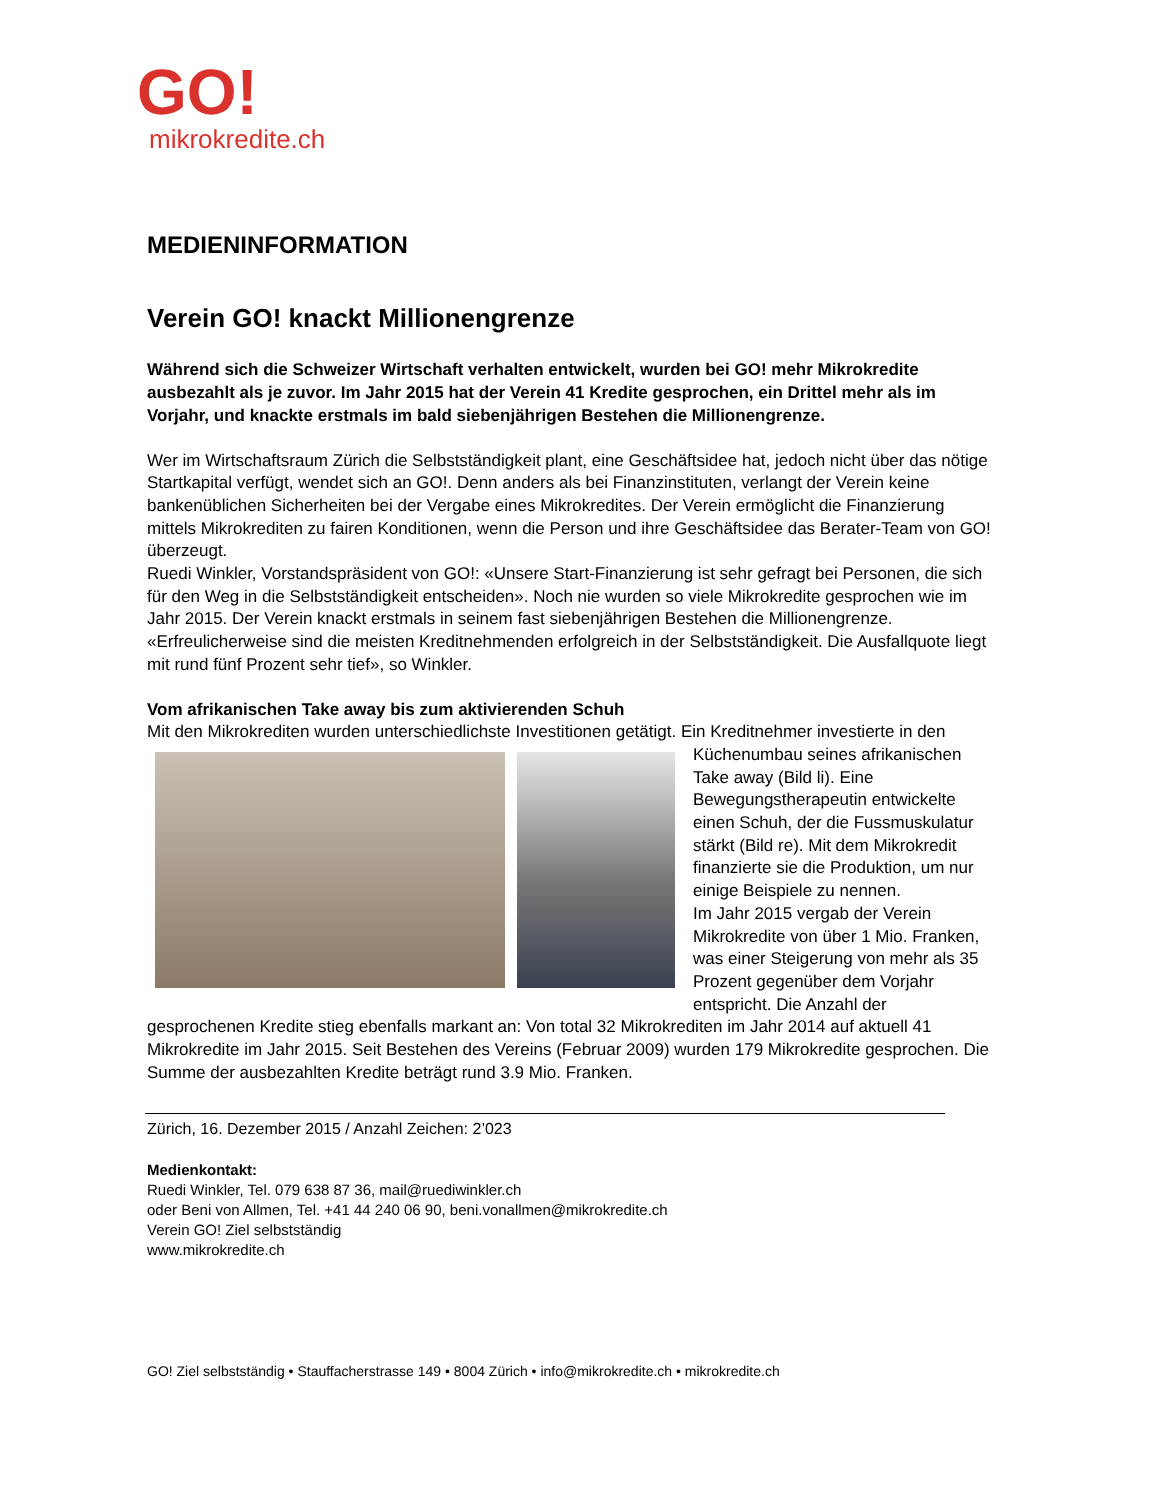GO!
mikrokredite.ch
MEDIENINFORMATION
Verein GO! knackt Millionengrenze
Während sich die Schweizer Wirtschaft verhalten entwickelt, wurden bei GO! mehr Mikrokredite ausbezahlt als je zuvor. Im Jahr 2015 hat der Verein 41 Kredite gesprochen, ein Drittel mehr als im Vorjahr, und knackte erstmals im bald siebenjährigen Bestehen die Millionengrenze.
Wer im Wirtschaftsraum Zürich die Selbstständigkeit plant, eine Geschäftsidee hat, jedoch nicht über das nötige Startkapital verfügt, wendet sich an GO!. Denn anders als bei Finanzinstituten, verlangt der Verein keine bankenüblichen Sicherheiten bei der Vergabe eines Mikrokredites. Der Verein ermöglicht die Finanzierung mittels Mikrokrediten zu fairen Konditionen, wenn die Person und ihre Geschäftsidee das Berater-Team von GO! überzeugt.
Ruedi Winkler, Vorstandspräsident von GO!: «Unsere Start-Finanzierung ist sehr gefragt bei Personen, die sich für den Weg in die Selbstständigkeit entscheiden». Noch nie wurden so viele Mikrokredite gesprochen wie im Jahr 2015. Der Verein knackt erstmals in seinem fast siebenjährigen Bestehen die Millionengrenze. «Erfreulicherweise sind die meisten Kreditnehmenden erfolgreich in der Selbstständigkeit. Die Ausfallquote liegt mit rund fünf Prozent sehr tief», so Winkler.
Vom afrikanischen Take away bis zum aktivierenden Schuh
Mit den Mikrokrediten wurden unterschiedlichste Investitionen getätigt. Ein Kreditnehmer investierte in den Küchenumbau seines afrikanischen Take away (Bild li). Eine Bewegungstherapeutin entwickelte einen Schuh, der die Fussmuskulatur stärkt (Bild re). Mit dem Mikrokredit finanzierte sie die Produktion, um nur einige Beispiele zu nennen.
Im Jahr 2015 vergab der Verein Mikrokredite von über 1 Mio. Franken, was einer Steigerung von mehr als 35 Prozent gegenüber dem Vorjahr entspricht. Die Anzahl der gesprochenen Kredite stieg ebenfalls markant an: Von total 32 Mikrokrediten im Jahr 2014 auf aktuell 41 Mikrokredite im Jahr 2015. Seit Bestehen des Vereins (Februar 2009) wurden 179 Mikrokredite gesprochen. Die Summe der ausbezahlten Kredite beträgt rund 3.9 Mio. Franken.
Zürich, 16. Dezember 2015 / Anzahl Zeichen: 2’023
Medienkontakt:
Ruedi Winkler, Tel. 079 638 87 36, mail@ruediwinkler.ch
oder Beni von Allmen, Tel. +41 44 240 06 90, beni.vonallmen@mikrokredite.ch
Verein GO! Ziel selbstständig
www.mikrokredite.ch
GO! Ziel selbstständig • Stauffacherstrasse 149 • 8004 Zürich • info@mikrokredite.ch • mikrokredite.ch